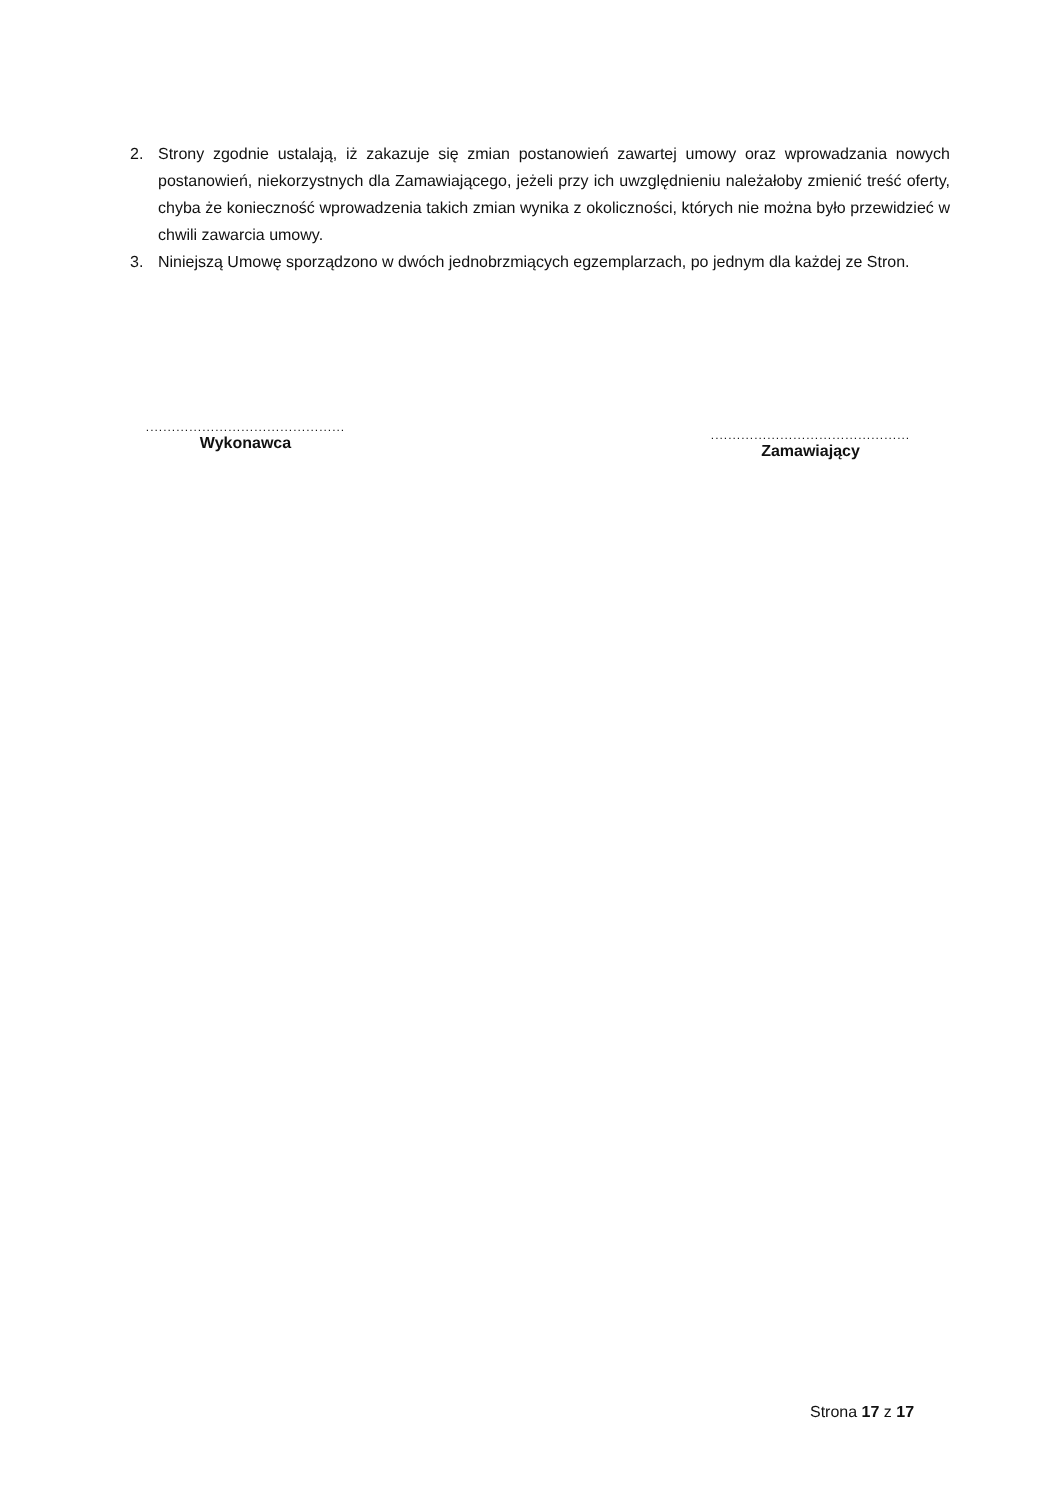2. Strony zgodnie ustalają, iż zakazuje się zmian postanowień zawartej umowy oraz wprowadzania nowych postanowień, niekorzystnych dla Zamawiającego, jeżeli przy ich uwzględnieniu należałoby zmienić treść oferty, chyba że konieczność wprowadzenia takich zmian wynika z okoliczności, których nie można było przewidzieć w chwili zawarcia umowy.
3. Niniejszą Umowę sporządzono w dwóch jednobrzmiących egzemplarzach, po jednym dla każdej ze Stron.
..............................................
Wykonawca
..............................................
Zamawiający
Strona 17 z 17